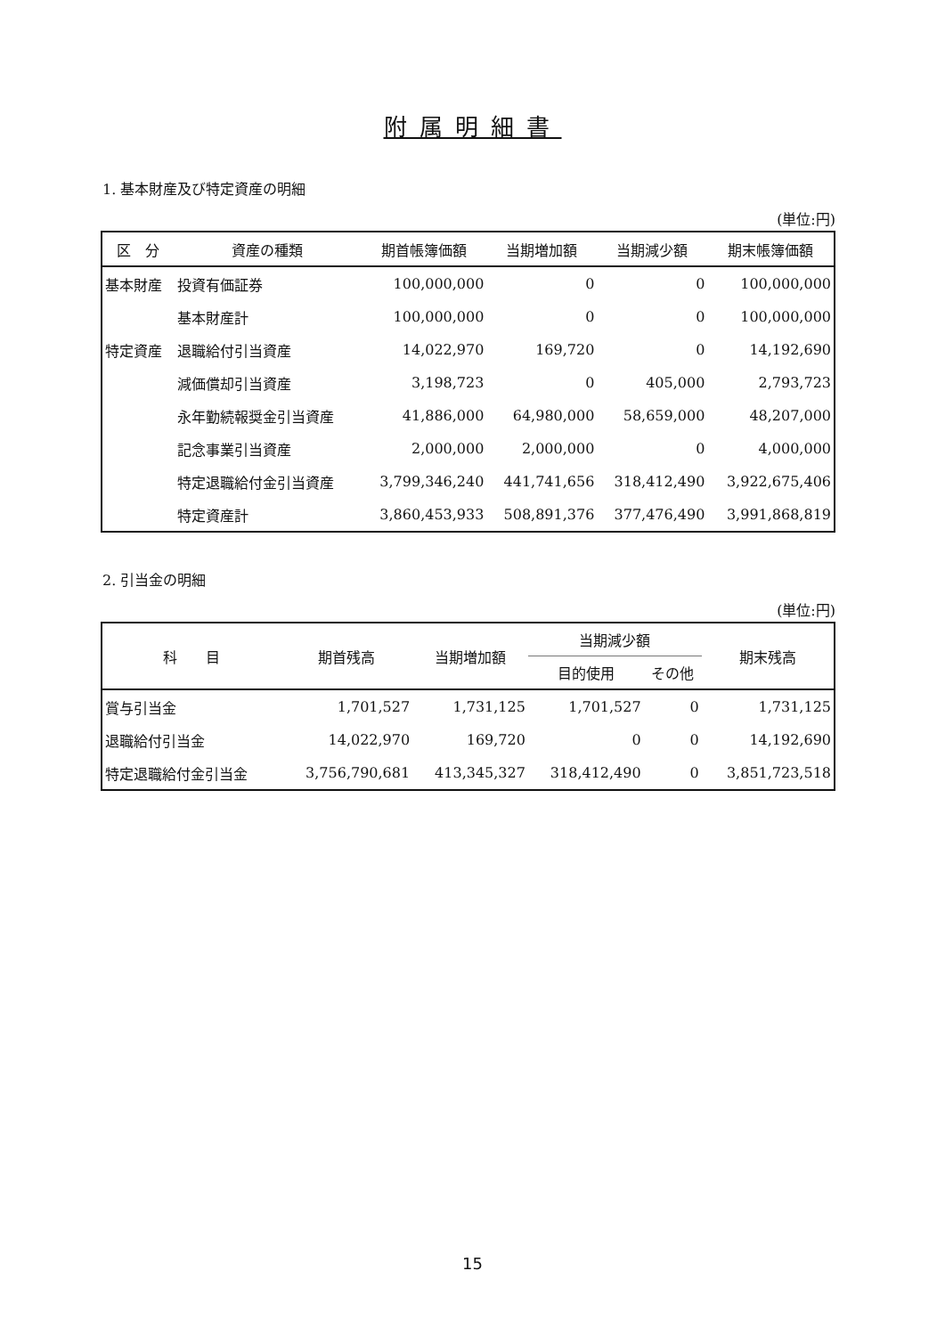附属明細書
1. 基本財産及び特定資産の明細
(単位:円)
| 区 分 | 資産の種類 | 期首帳簿価額 | 当期増加額 | 当期減少額 | 期末帳簿価額 |
| --- | --- | --- | --- | --- | --- |
| 基本財産 | 投資有価証券 | 100,000,000 | 0 | 0 | 100,000,000 |
| | 基本財産計 | 100,000,000 | 0 | 0 | 100,000,000 |
| 特定資産 | 退職給付引当資産 | 14,022,970 | 169,720 | 0 | 14,192,690 |
| | 減価償却引当資産 | 3,198,723 | 0 | 405,000 | 2,793,723 |
| | 永年勤続報奨金引当資産 | 41,886,000 | 64,980,000 | 58,659,000 | 48,207,000 |
| | 記念事業引当資産 | 2,000,000 | 2,000,000 | 0 | 4,000,000 |
| | 特定退職給付金引当資産 | 3,799,346,240 | 441,741,656 | 318,412,490 | 3,922,675,406 |
| | 特定資産計 | 3,860,453,933 | 508,891,376 | 377,476,490 | 3,991,868,819 |
2. 引当金の明細
(単位:円)
| 科 目 | 期首残高 | 当期増加額 | 当期減少額 | | 期末残高 |
| --- | --- | --- | --- | --- | --- |
| | | | 目的使用 | その他 | |
| 賞与引当金 | 1,701,527 | 1,731,125 | 1,701,527 | 0 | 1,731,125 |
| 退職給付引当金 | 14,022,970 | 169,720 | 0 | 0 | 14,192,690 |
| 特定退職給付金引当金 | 3,756,790,681 | 413,345,327 | 318,412,490 | 0 | 3,851,723,518 |
15